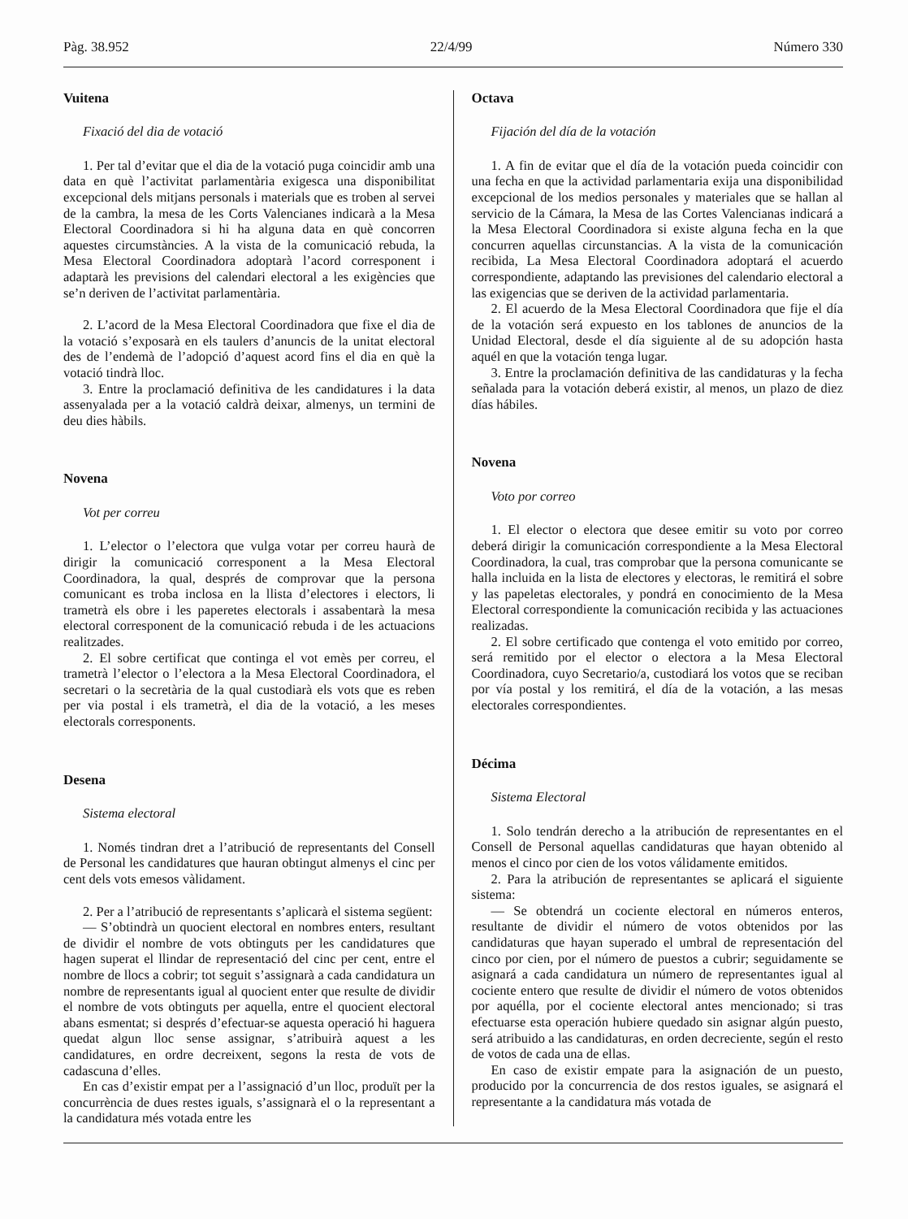Pàg. 38.952 22/4/99 Número 330
Vuitena
Fixació del dia de votació
1. Per tal d’evitar que el dia de la votació puga coincidir amb una data en què l’activitat parlamentària exigesca una disponibilitat excepcional dels mitjans personals i materials que es troben al servei de la cambra, la mesa de les Corts Valencianes indicarà a la Mesa Electoral Coordinadora si hi ha alguna data en què concorren aquestes circumstàncies. A la vista de la comunicació rebuda, la Mesa Electoral Coordinadora adoptarà l’acord corresponent i adaptarà les previsions del calendari electoral a les exigències que se’n deriven de l’activitat parlamentària.
2. L’acord de la Mesa Electoral Coordinadora que fixe el dia de la votació s’exposarà en els taulers d’anuncis de la unitat electoral des de l’endemà de l’adopció d’aquest acord fins el dia en què la votació tindrà lloc.
3. Entre la proclamació definitiva de les candidatures i la data assenyalada per a la votació caldrà deixar, almenys, un termini de deu dies hàbils.
Novena
Vot per correu
1. L’elector o l’electora que vulga votar per correu haurà de dirigir la comunicació corresponent a la Mesa Electoral Coordinadora, la qual, després de comprovar que la persona comunicant es troba inclosa en la llista d’electores i electors, li trametrà els obre i les paperetes electorals i assabentarà la mesa electoral corresponent de la comunicació rebuda i de les actuacions realitzades.
2. El sobre certificat que continga el vot emès per correu, el trametrà l’elector o l’electora a la Mesa Electoral Coordinadora, el secretari o la secretària de la qual custodiarà els vots que es reben per via postal i els trametrà, el dia de la votació, a les meses electorals corresponents.
Desena
Sistema electoral
1. Només tindran dret a l’atribució de representants del Consell de Personal les candidatures que hauran obtingut almenys el cinc per cent dels vots emesos vàlidament.
2. Per a l’atribució de representants s’aplicarà el sistema següent:
— S’obtindrà un quocient electoral en nombres enters, resultant de dividir el nombre de vots obtinguts per les candidatures que hagen superat el llindar de representació del cinc per cent, entre el nombre de llocs a cobrir; tot seguit s’assignarà a cada candidatura un nombre de representants igual al quocient enter que resulte de dividir el nombre de vots obtinguts per aquella, entre el quocient electoral abans esmentat; si després d’efectuar-se aquesta operació hi haguera quedat algun lloc sense assignar, s’atribuirà aquest a les candidatures, en ordre decreixent, segons la resta de vots de cadascuna d’elles.
En cas d’existir empat per a l’assignació d’un lloc, produït per la concurrència de dues restes iguals, s’assignarà el o la representant a la candidatura més votada entre les
Octava
Fijación del día de la votación
1. A fin de evitar que el día de la votación pueda coincidir con una fecha en que la actividad parlamentaria exija una disponibilidad excepcional de los medios personales y materiales que se hallan al servicio de la Cámara, la Mesa de las Cortes Valencianas indicará a la Mesa Electoral Coordinadora si existe alguna fecha en la que concurren aquellas circunstancias. A la vista de la comunicación recibida, La Mesa Electoral Coordinadora adoptará el acuerdo correspondiente, adaptando las previsiones del calendario electoral a las exigencias que se deriven de la actividad parlamentaria.
2. El acuerdo de la Mesa Electoral Coordinadora que fije el día de la votación será expuesto en los tablones de anuncios de la Unidad Electoral, desde el día siguiente al de su adopción hasta aquél en que la votación tenga lugar.
3. Entre la proclamación definitiva de las candidaturas y la fecha señalada para la votación deberá existir, al menos, un plazo de diez días hábiles.
Novena
Voto por correo
1. El elector o electora que desee emitir su voto por correo deberá dirigir la comunicación correspondiente a la Mesa Electoral Coordinadora, la cual, tras comprobar que la persona comunicante se halla incluida en la lista de electores y electoras, le remitirá el sobre y las papeletas electorales, y pondrá en conocimiento de la Mesa Electoral correspondiente la comunicación recibida y las actuaciones realizadas.
2. El sobre certificado que contenga el voto emitido por correo, será remitido por el elector o electora a la Mesa Electoral Coordinadora, cuyo Secretario/a, custodiará los votos que se reciban por vía postal y los remitirá, el día de la votación, a las mesas electorales correspondientes.
Décima
Sistema Electoral
1. Solo tendrán derecho a la atribución de representantes en el Consell de Personal aquellas candidaturas que hayan obtenido al menos el cinco por cien de los votos válidamente emitidos.
2. Para la atribución de representantes se aplicará el siguiente sistema:
— Se obtendrá un cociente electoral en números enteros, resultante de dividir el número de votos obtenidos por las candidaturas que hayan superado el umbral de representación del cinco por cien, por el número de puestos a cubrir; seguidamente se asignará a cada candidatura un número de representantes igual al cociente entero que resulte de dividir el número de votos obtenidos por aquélla, por el cociente electoral antes mencionado; si tras efectuarse esta operación hubiere quedado sin asignar algún puesto, será atribuido a las candidaturas, en orden decreciente, según el resto de votos de cada una de ellas.
En caso de existir empate para la asignación de un puesto, producido por la concurrencia de dos restos iguales, se asignará el representante a la candidatura más votada de